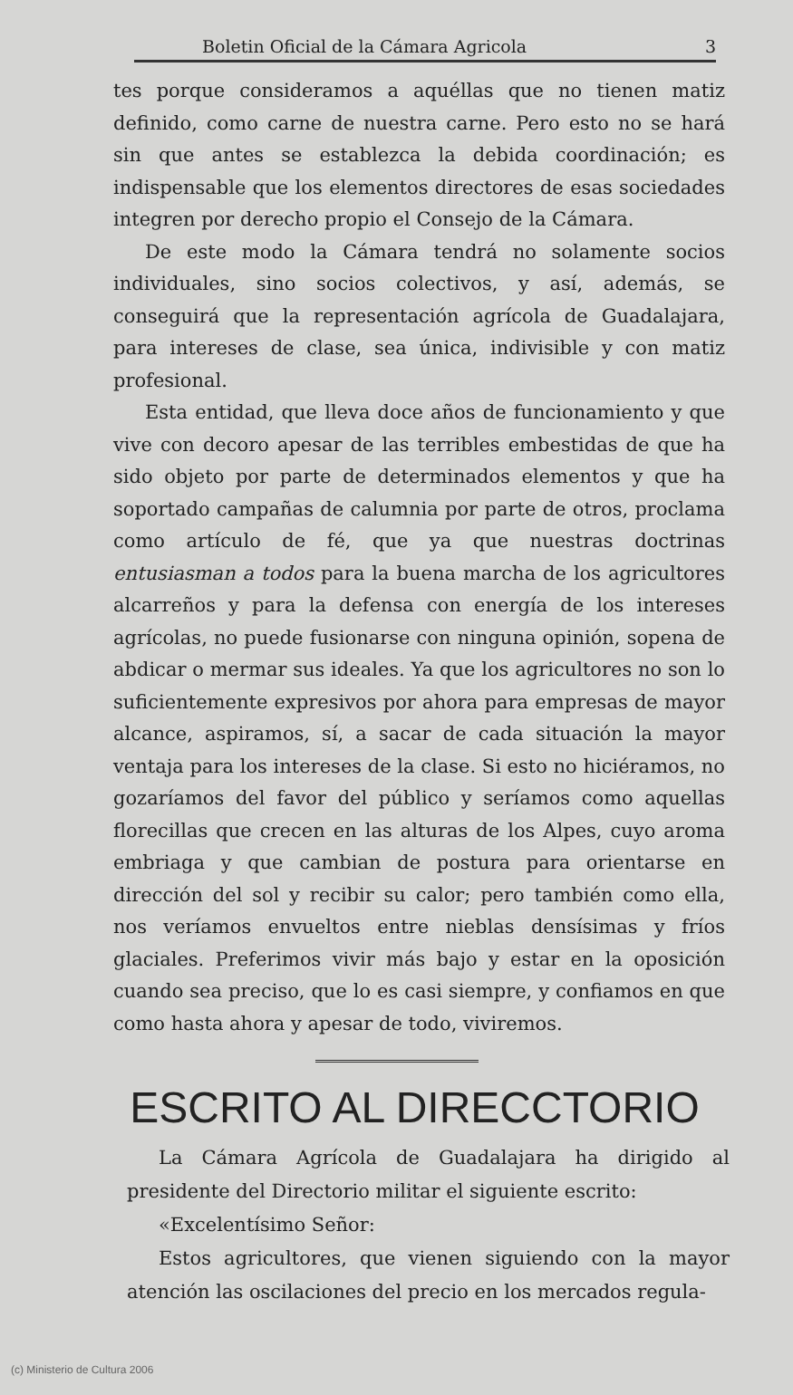Boletin Oficial de la Cámara Agricola 3
tes porque consideramos a aquéllas que no tienen matiz definido, como carne de nuestra carne. Pero esto no se hará sin que antes se establezca la debida coordinación; es indispensable que los elementos directores de esas sociedades integren por derecho propio el Consejo de la Cámara.
De este modo la Cámara tendrá no solamente socios individuales, sino socios colectivos, y así, además, se conseguirá que la representación agrícola de Guadalajara, para intereses de clase, sea única, indivisible y con matiz profesional.
Esta entidad, que lleva doce años de funcionamiento y que vive con decoro apesar de las terribles embestidas de que ha sido objeto por parte de determinados elementos y que ha soportado campañas de calumnia por parte de otros, proclama como artículo de fé, que ya que nuestras doctrinas entusiasman a todos para la buena marcha de los agricultores alcarreños y para la defensa con energía de los intereses agrícolas, no puede fusionarse con ninguna opinión, sopena de abdicar o mermar sus ideales. Ya que los agricultores no son lo suficientemente expresivos por ahora para empresas de mayor alcance, aspiramos, sí, a sacar de cada situación la mayor ventaja para los intereses de la clase. Si esto no hiciéramos, no gozaríamos del favor del público y seríamos como aquellas florecillas que crecen en las alturas de los Alpes, cuyo aroma embriaga y que cambian de postura para orientarse en dirección del sol y recibir su calor; pero también como ella, nos veríamos envueltos entre nieblas densísimas y fríos glaciales. Preferimos vivir más bajo y estar en la oposición cuando sea preciso, que lo es casi siempre, y confiamos en que como hasta ahora y apesar de todo, viviremos.
ESCRITO AL DIRECCTORIO
La Cámara Agrícola de Guadalajara ha dirigido al presidente del Directorio militar el siguiente escrito:
«Excelentísimo Señor:
Estos agricultores, que vienen siguiendo con la mayor atención las oscilaciones del precio en los mercados regula-
(c) Ministerio de Cultura 2006